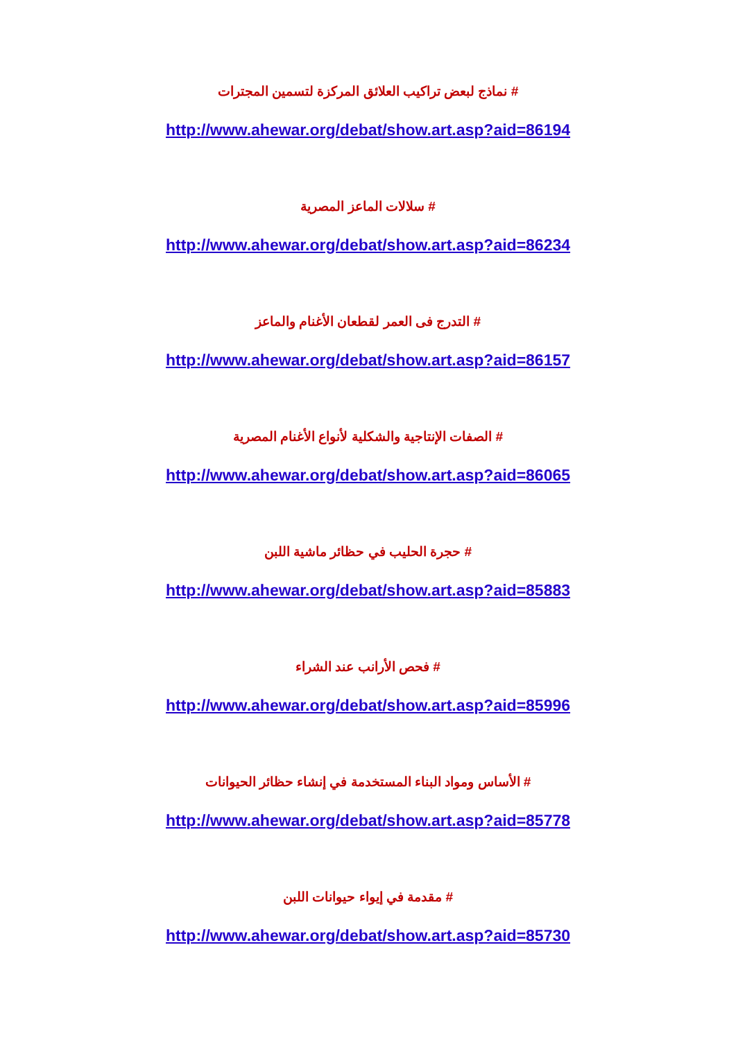# نماذج لبعض تراكيب العلائق المركزة لتسمين المجترات
http://www.ahewar.org/debat/show.art.asp?aid=86194
# سلالات الماعز المصرية
http://www.ahewar.org/debat/show.art.asp?aid=86234
# التدرج فى العمر لقطعان الأغنام والماعز
http://www.ahewar.org/debat/show.art.asp?aid=86157
# الصفات الإنتاجية والشكلية لأنواع الأغنام المصرية
http://www.ahewar.org/debat/show.art.asp?aid=86065
# حجرة الحليب في حظائر ماشية اللبن
http://www.ahewar.org/debat/show.art.asp?aid=85883
# فحص الأرانب عند الشراء
http://www.ahewar.org/debat/show.art.asp?aid=85996
# الأساس ومواد البناء المستخدمة في إنشاء حظائر الحيوانات
http://www.ahewar.org/debat/show.art.asp?aid=85778
# مقدمة في إيواء حيوانات اللبن
http://www.ahewar.org/debat/show.art.asp?aid=85730